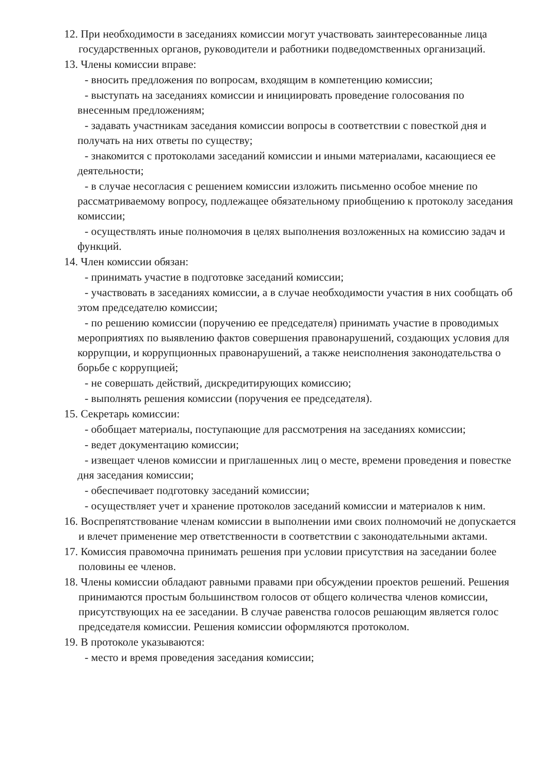12. При необходимости в заседаниях комиссии могут участвовать заинтересованные лица государственных органов, руководители и работники подведомственных организаций.
13. Члены комиссии вправе:
- вносить предложения по вопросам, входящим в компетенцию комиссии;
- выступать на заседаниях комиссии и инициировать проведение голосования по внесенным предложениям;
- задавать участникам заседания комиссии вопросы в соответствии с повесткой дня и получать на них ответы по существу;
- знакомится с протоколами заседаний комиссии и иными материалами, касающиеся ее деятельности;
- в случае несогласия с решением комиссии изложить письменно особое мнение по рассматриваемому вопросу, подлежащее обязательному приобщению к протоколу заседания комиссии;
- осуществлять иные полномочия в целях выполнения возложенных на комиссию задач и функций.
14. Член комиссии обязан:
- принимать участие в подготовке заседаний комиссии;
- участвовать в заседаниях комиссии, а в случае необходимости участия в них сообщать об этом председателю комиссии;
- по решению комиссии (поручению ее председателя) принимать участие в проводимых мероприятиях по выявлению фактов совершения правонарушений, создающих условия для коррупции, и коррупционных правонарушений, а также неисполнения законодательства о борьбе с коррупцией;
- не совершать действий, дискредитирующих комиссию;
- выполнять решения комиссии (поручения ее председателя).
15. Секретарь комиссии:
- обобщает материалы, поступающие для рассмотрения на заседаниях комиссии;
- ведет документацию комиссии;
- извещает членов комиссии и приглашенных лиц о месте, времени проведения и повестке дня заседания комиссии;
- обеспечивает подготовку заседаний комиссии;
- осуществляет учет и хранение протоколов заседаний комиссии и материалов к ним.
16. Воспрепятствование членам комиссии в выполнении ими своих полномочий не допускается и влечет применение мер ответственности в соответствии с законодательными актами.
17. Комиссия правомочна принимать решения при условии присутствия на заседании более половины ее членов.
18. Члены комиссии обладают равными правами при обсуждении проектов решений. Решения принимаются простым большинством голосов от общего количества членов комиссии, присутствующих на ее заседании. В случае равенства голосов решающим является голос председателя комиссии. Решения комиссии оформляются протоколом.
19. В протоколе указываются:
- место и время проведения заседания комиссии;